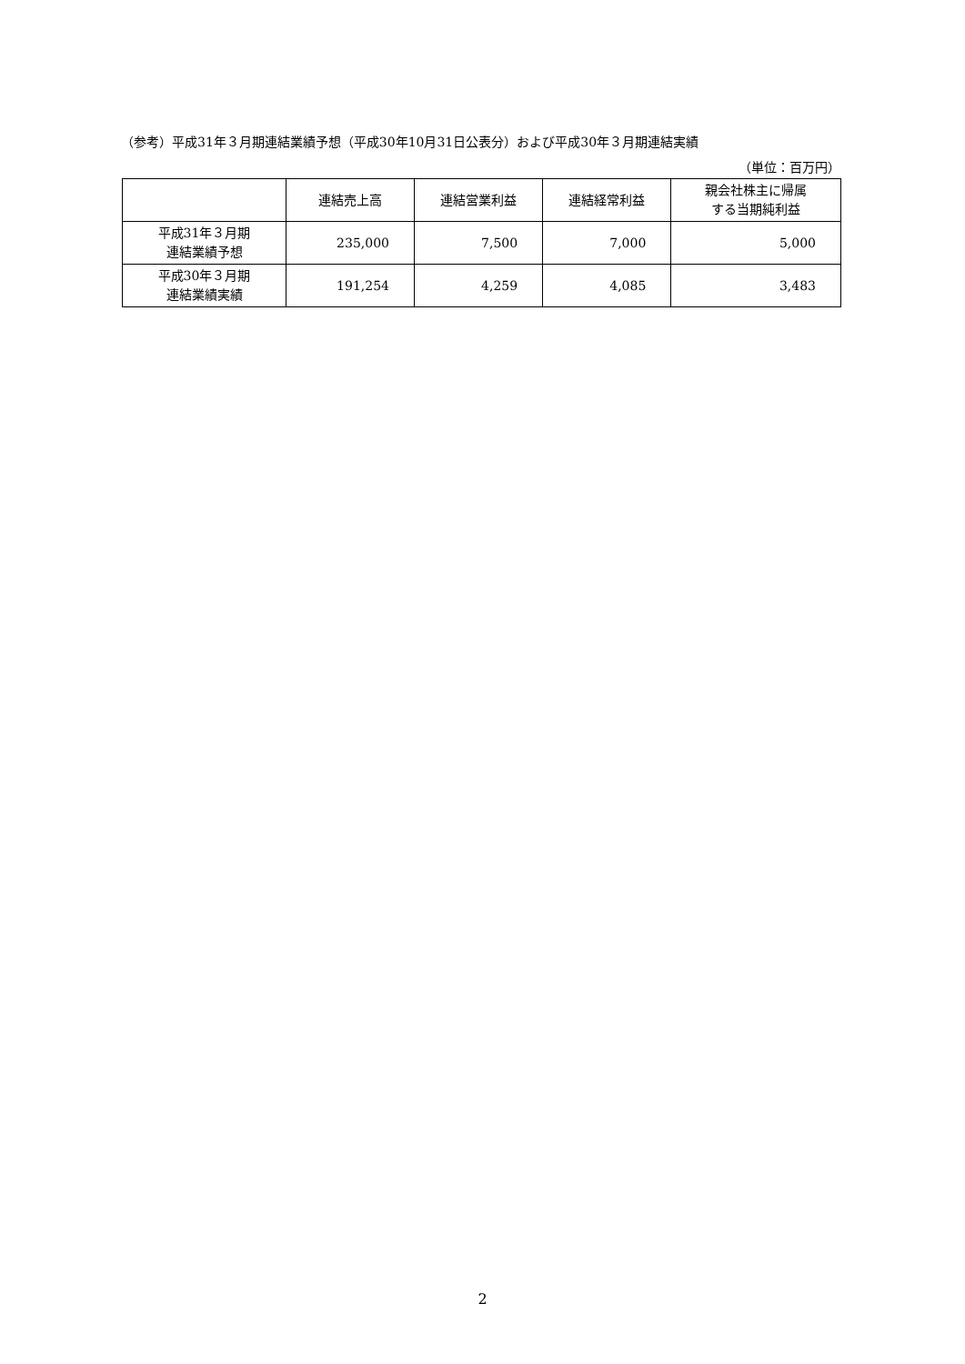（参考）平成31年３月期連結業績予想（平成30年10月31日公表分）および平成30年３月期連結実績
（単位：百万円）
| | 連結売上高 | 連結営業利益 | 連結経常利益 | 親会社株主に帰属 する当期純利益 |
| --- | --- | --- | --- | --- |
| 平成31年３月期 連結業績予想 | 235,000 | 7,500 | 7,000 | 5,000 |
| 平成30年３月期 連結業績実績 | 191,254 | 4,259 | 4,085 | 3,483 |
2